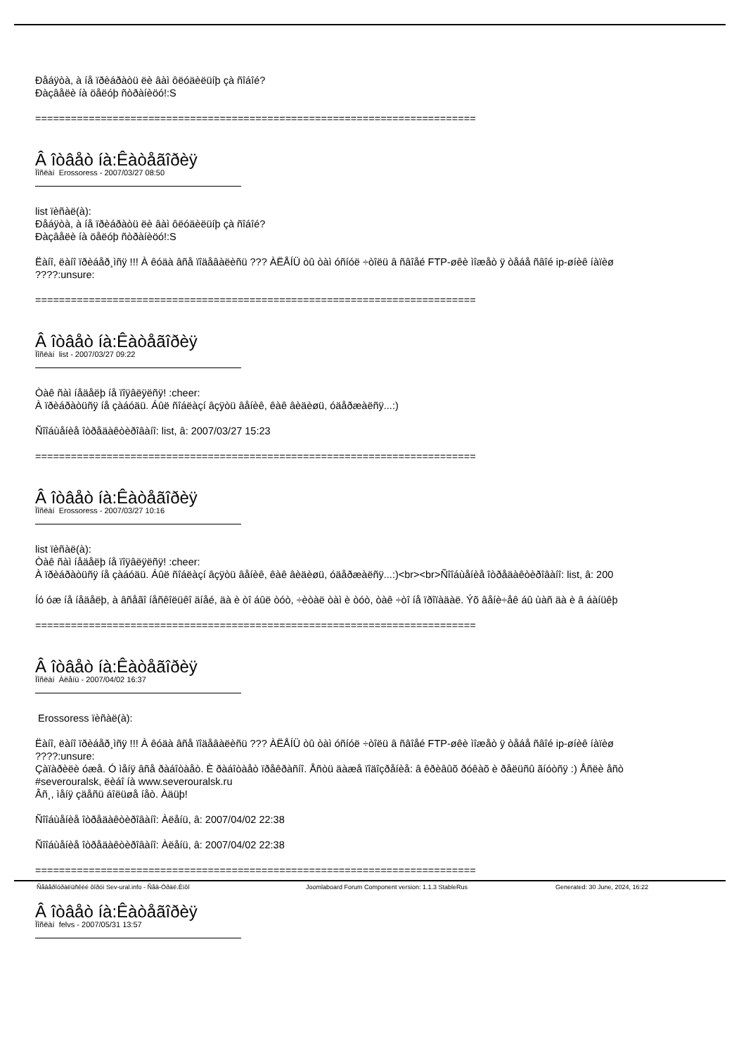Ðåáÿòà, à íå ïðèáðàòü ëè âàì ôëóäèëüíþ çà ñîáîé?
Ðàçâåëè íà öåëóþ ñòðàíèöó!:S
==========================================================================
Â îòâåò íà:Êàòåãîðèÿ
Ïîñëàí Erossoress - 2007/03/27 08:50
list ïèñàë(à):
Ðåáÿòà, à íå ïðèáðàòü ëè âàì ôëóäèëüíþ çà ñîáîé?
Ðàçâåëè íà öåëóþ ñòðàíèöó!:S
Ëàíî, ëàíî ïðèáåð¸ìñÿ !!! À êóäà âñå ïîäåâàëèñü ??? ÀËÅÍÜ òû òàì óñíóë ÷òîëü â ñâîåé FTP-øêè ìîæåò ÿ òåáå ñâîé ip-øíèê íàïèø
????:unsure:
==========================================================================
Â îòâåò íà:Êàòåãîðèÿ
Ïîñëàí list - 2007/03/27 09:22
Òàê ñàì íåäåëþ íå ïîÿâëÿëñÿ! :cheer:
À ïðèáðàòüñÿ íå çàáóäü. Áûë ñîáëàçí âçÿòü âåíèê, êàê âèäèøü, óäåðæàëñÿ...:)
Ñîîáùåíèå îòðåäàêòèðîâàíî: list, â: 2007/03/27 15:23
==========================================================================
Â îòâåò íà:Êàòåãîðèÿ
Ïîñëàí Erossoress - 2007/03/27 10:16
list ïèñàë(à):
Òàê ñàì íåäåëþ íå ïîÿâëÿëñÿ! :cheer:
À ïðèáðàòüñÿ íå çàáóäü. Áûë ñîáëàçí âçÿòü âåíèê, êàê âèäèøü, óäåðæàëñÿ...:)<br><br>Ñîîáùåíèå îòðåäàêòèðîâàíî: list, â: 200
Íó óæ íå íåäåëþ, à âñåãî íåñêîëüêî äíåé, äà è òî áûë òóò, ÷èòàë òàì è òóò, òàê ÷òî íå ïðîïàäàë. Ýõ âåíè÷åê áû ùàñ äà è â áàíüêþ
==========================================================================
Â îòâåò íà:Êàòåãîðèÿ
Ïîñëàí Àëåíü - 2007/04/02 16:37
Erossoress ïèñàë(à):
Ëàíî, ëàíî ïðèáåð¸ìñÿ !!! À êóäà âñå ïîäåâàëèñü ??? ÀËÅÍÜ òû òàì óñíóë ÷òîëü â ñâîåé FTP-øêè ìîæåò ÿ òåáå ñâîé ip-øíèê íàïèø
????:unsure:
Çàïàðèëè óæå. Ó ìåíÿ âñå ðàáîòàåò. È ðàáîòàåò ïðåêðàñíî. Åñòü äàæå ïîäîçðåíèå: â êðèâûõ ðóêàõ è ðåëüñû ãíóòñÿ :) Åñëè åñò
#severouralsk, ëèáî íà www.severouralsk.ru
Âñ¸, ìåíÿ çäåñü áîëüøå íåò. Àäüþ!
Ñîîáùåíèå îòðåäàêòèðîâàíî: Àëåíü, â: 2007/04/02 22:38
Ñîîáùåíèå îòðåäàêòèðîâàíî: Àëåíü, â: 2007/04/02 22:38
==========================================================================
Â îòâåò íà:Êàòåãîðèÿ
Ïîñëàí felvs - 2007/05/31 13:57
Ñåâåðîóðàëüñêèé ôîðóì Sev-ural.info - Ñåâ-Óðàë.Èíôî Joomlaboard Forum Component version: 1.1.3 StableRus Generated: 30 June, 2024, 16:22